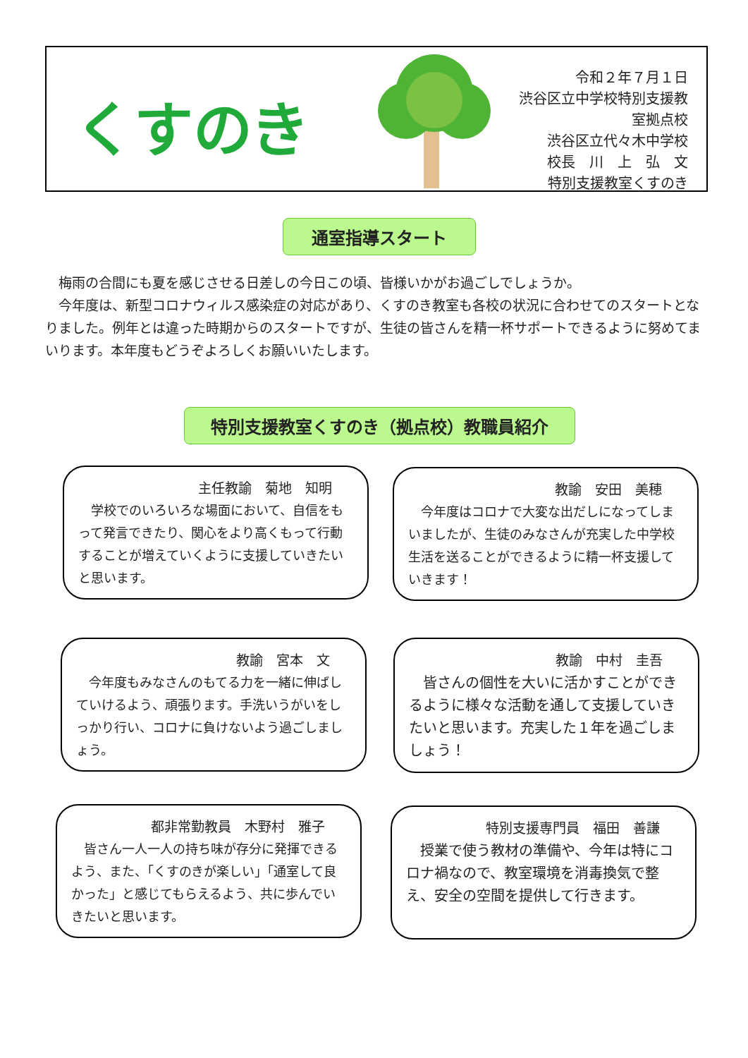くすのき
令和２年７月１日
渋谷区立中学校特別支援教室拠点校
渋谷区立代々木中学校
校長　川　上　弘　文
特別支援教室くすのき
通室指導スタート
　梅雨の合間にも夏を感じさせる日差しの今日この頃、皆様いかがお過ごしでしょうか。
　今年度は、新型コロナウィルス感染症の対応があり、くすのき教室も各校の状況に合わせてのスタートとなりました。例年とは違った時期からのスタートですが、生徒の皆さんを精一杯サポートできるように努めてまいります。本年度もどうぞよろしくお願いいたします。
特別支援教室くすのき（拠点校）教職員紹介
主任教諭　菊地　知明
学校でのいろいろな場面において、自信をもって発言できたり、関心をより高くもって行動することが増えていくように支援していきたいと思います。
教諭　安田　美穂
今年度はコロナで大変な出だしになってしまいましたが、生徒のみなさんが充実した中学校生活を送ることができるように精一杯支援していきます！
教諭　宮本　文
今年度もみなさんのもてる力を一緒に伸ばしていけるよう、頑張ります。手洗いうがいをしっかり行い、コロナに負けないよう過ごしましょう。
教諭　中村　圭吾
皆さんの個性を大いに活かすことができるように様々な活動を通して支援していきたいと思います。充実した１年を過ごしましょう！
都非常勤教員　木野村　雅子
皆さん一人一人の持ち味が存分に発揮できるよう、また、「くすのきが楽しい」「通室して良かった」と感じてもらえるよう、共に歩んでいきたいと思います。
特別支援専門員　福田　善謙
授業で使う教材の準備や、今年は特にコロナ禍なので、教室環境を消毒換気で整え、安全の空間を提供して行きます。